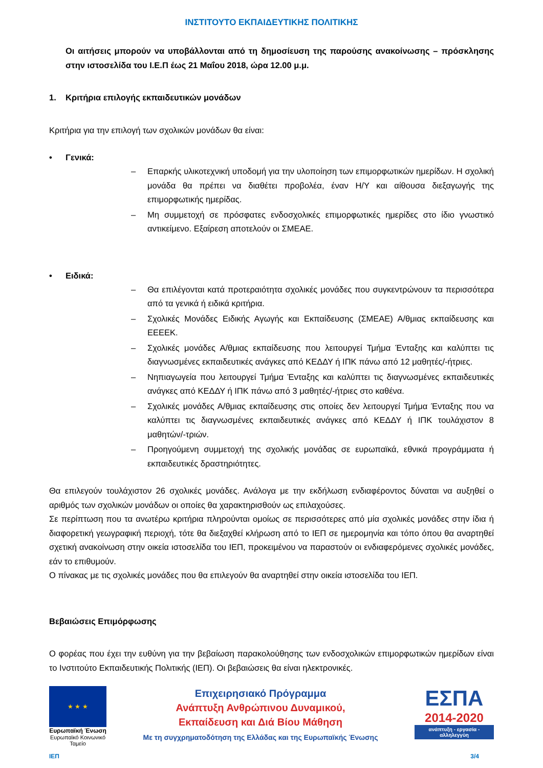ΙΝΣΤΙΤΟΥΤΟ ΕΚΠΑΙΔΕΥΤΙΚΗΣ ΠΟΛΙΤΙΚΗΣ
Οι αιτήσεις μπορούν να υποβάλλονται από τη δημοσίευση της παρούσης ανακοίνωσης – πρόσκλησης στην ιστοσελίδα του Ι.Ε.Π έως 21 Μαΐου 2018, ώρα 12.00 μ.μ.
1. Κριτήρια επιλογής εκπαιδευτικών μονάδων
Κριτήρια για την επιλογή των σχολικών μονάδων θα είναι:
• Γενικά:
– Επαρκής υλικοτεχνική υποδομή για την υλοποίηση των επιμορφωτικών ημερίδων. Η σχολική μονάδα θα πρέπει να διαθέτει προβολέα, έναν Η/Υ και αίθουσα διεξαγωγής της επιμορφωτικής ημερίδας.
– Μη συμμετοχή σε πρόσφατες ενδοσχολικές επιμορφωτικές ημερίδες στο ίδιο γνωστικό αντικείμενο. Εξαίρεση αποτελούν οι ΣΜΕΑΕ.
• Ειδικά:
– Θα επιλέγονται κατά προτεραιότητα σχολικές μονάδες που συγκεντρώνουν τα περισσότερα από τα γενικά ή ειδικά κριτήρια.
– Σχολικές Μονάδες Ειδικής Αγωγής και Εκπαίδευσης (ΣΜΕΑΕ) Α/θμιας εκπαίδευσης και ΕΕΕΕΚ.
– Σχολικές μονάδες Α/θμιας εκπαίδευσης που λειτουργεί Τμήμα Ένταξης και καλύπτει τις διαγνωσμένες εκπαιδευτικές ανάγκες από ΚΕΔΔΥ ή ΙΠΚ πάνω από 12 μαθητές/-ήτριες.
– Νηπιαγωγεία που λειτουργεί Τμήμα Ένταξης και καλύπτει τις διαγνωσμένες εκπαιδευτικές ανάγκες από ΚΕΔΔΥ ή ΙΠΚ πάνω από 3 μαθητές/-ήτριες στο καθένα.
– Σχολικές μονάδες Α/θμιας εκπαίδευσης στις οποίες δεν λειτουργεί Τμήμα Ένταξης που να καλύπτει τις διαγνωσμένες εκπαιδευτικές ανάγκες από ΚΕΔΔΥ ή ΙΠΚ τουλάχιστον 8 μαθητών/-τριών.
– Προηγούμενη συμμετοχή της σχολικής μονάδας σε ευρωπαϊκά, εθνικά προγράμματα ή εκπαιδευτικές δραστηριότητες.
Θα επιλεγούν τουλάχιστον 26 σχολικές μονάδες. Ανάλογα με την εκδήλωση ενδιαφέροντος δύναται να αυξηθεί ο αριθμός των σχολικών μονάδων οι οποίες θα χαρακτηρισθούν ως επιλαχούσες.
Σε περίπτωση που τα ανωτέρω κριτήρια πληρούνται ομοίως σε περισσότερες από μία σχολικές μονάδες στην ίδια ή διαφορετική γεωγραφική περιοχή, τότε θα διεξαχθεί κλήρωση από το ΙΕΠ σε ημερομηνία και τόπο όπου θα αναρτηθεί σχετική ανακοίνωση στην οικεία ιστοσελίδα του ΙΕΠ, προκειμένου να παραστούν οι ενδιαφερόμενες σχολικές μονάδες, εάν το επιθυμούν.
Ο πίνακας με τις σχολικές μονάδες που θα επιλεγούν θα αναρτηθεί στην οικεία ιστοσελίδα του ΙΕΠ.
Βεβαιώσεις Επιμόρφωσης
Ο φορέας που έχει την ευθύνη για την βεβαίωση παρακολούθησης των ενδοσχολικών επιμορφωτικών ημερίδων είναι το Ινστιτούτο Εκπαιδευτικής Πολιτικής (ΙΕΠ). Οι βεβαιώσεις θα είναι ηλεκτρονικές.
★ ★ ★
Ευρωπαϊκή Ένωση
Ευρωπαϊκό Κοινωνικό Ταμείο
Επιχειρησιακό Πρόγραμμα
Ανάπτυξη Ανθρώπινου Δυναμικού,
Εκπαίδευση και Διά Βίου Μάθηση
Με τη συγχρηματοδότηση της Ελλάδας και της Ευρωπαϊκής Ένωσης
ΕΣΠΑ
2014-2020
ανάπτυξη - εργασία - αλληλεγγύη
ΙΕΠ 3/4